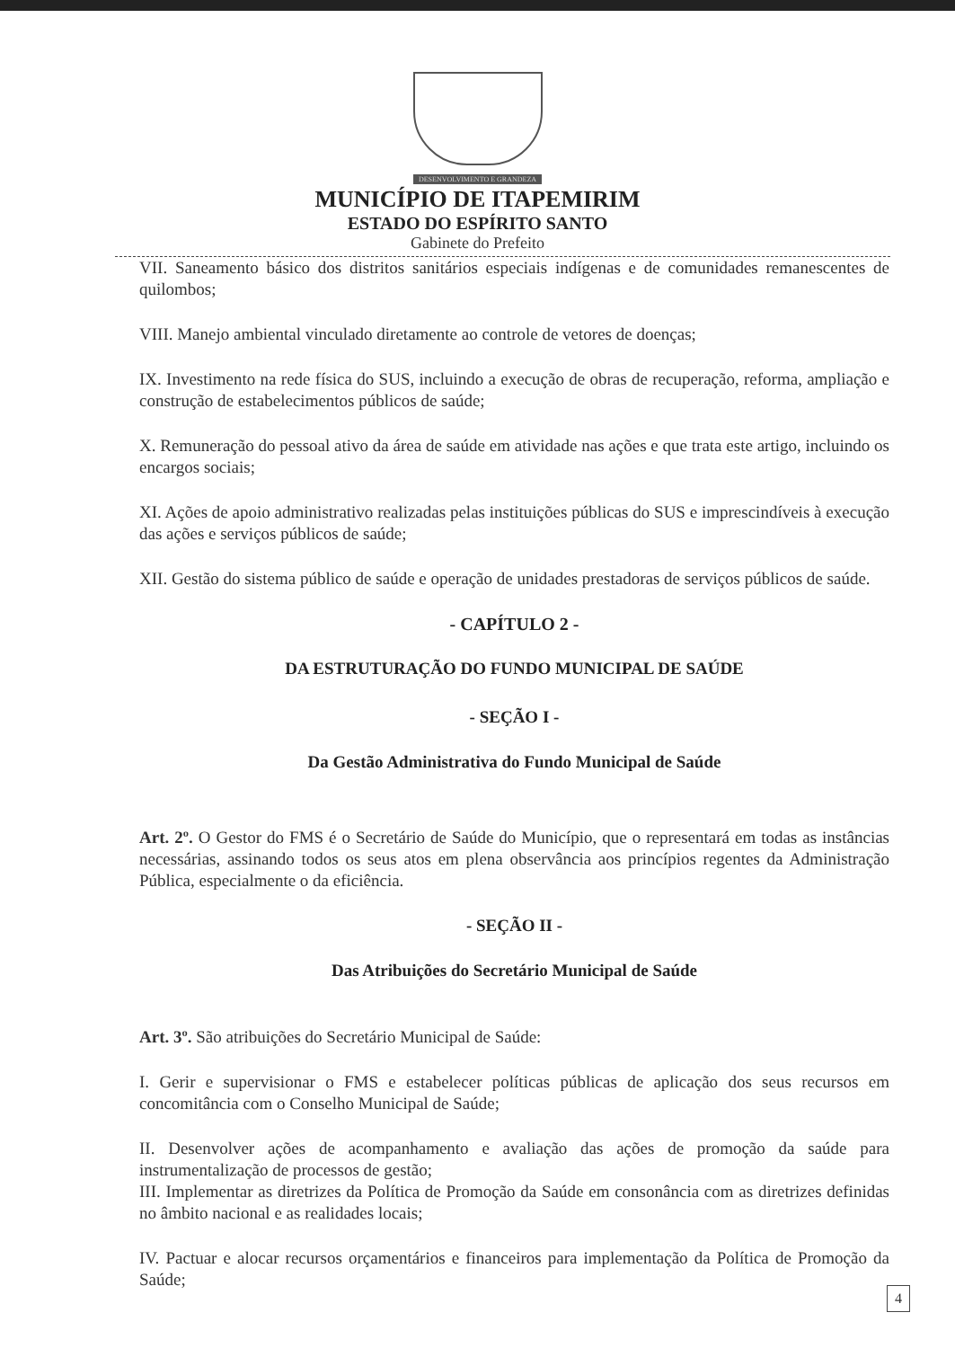DESENVOLVIMENTO E GRANDEZA
MUNICÍPIO DE ITAPEMIRIM
ESTADO DO ESPÍRITO SANTO
Gabinete do Prefeito
VII. Saneamento básico dos distritos sanitários especiais indígenas e de comunidades remanescentes de quilombos;
VIII. Manejo ambiental vinculado diretamente ao controle de vetores de doenças;
IX. Investimento na rede física do SUS, incluindo a execução de obras de recuperação, reforma, ampliação e construção de estabelecimentos públicos de saúde;
X. Remuneração do pessoal ativo da área de saúde em atividade nas ações e que trata este artigo, incluindo os encargos sociais;
XI. Ações de apoio administrativo realizadas pelas instituições públicas do SUS e imprescindíveis à execução das ações e serviços públicos de saúde;
XII. Gestão do sistema público de saúde e operação de unidades prestadoras de serviços públicos de saúde.
- CAPÍTULO 2 -
DA ESTRUTURAÇÃO DO FUNDO MUNICIPAL DE SAÚDE
- SEÇÃO I -
Da Gestão Administrativa do Fundo Municipal de Saúde
Art. 2º. O Gestor do FMS é o Secretário de Saúde do Município, que o representará em todas as instâncias necessárias, assinando todos os seus atos em plena observância aos princípios regentes da Administração Pública, especialmente o da eficiência.
- SEÇÃO II -
Das Atribuições do Secretário Municipal de Saúde
Art. 3º. São atribuições do Secretário Municipal de Saúde:
I. Gerir e supervisionar o FMS e estabelecer políticas públicas de aplicação dos seus recursos em concomitância com o Conselho Municipal de Saúde;
II. Desenvolver ações de acompanhamento e avaliação das ações de promoção da saúde para instrumentalização de processos de gestão;
III. Implementar as diretrizes da Política de Promoção da Saúde em consonância com as diretrizes definidas no âmbito nacional e as realidades locais;
IV. Pactuar e alocar recursos orçamentários e financeiros para implementação da Política de Promoção da Saúde;
4